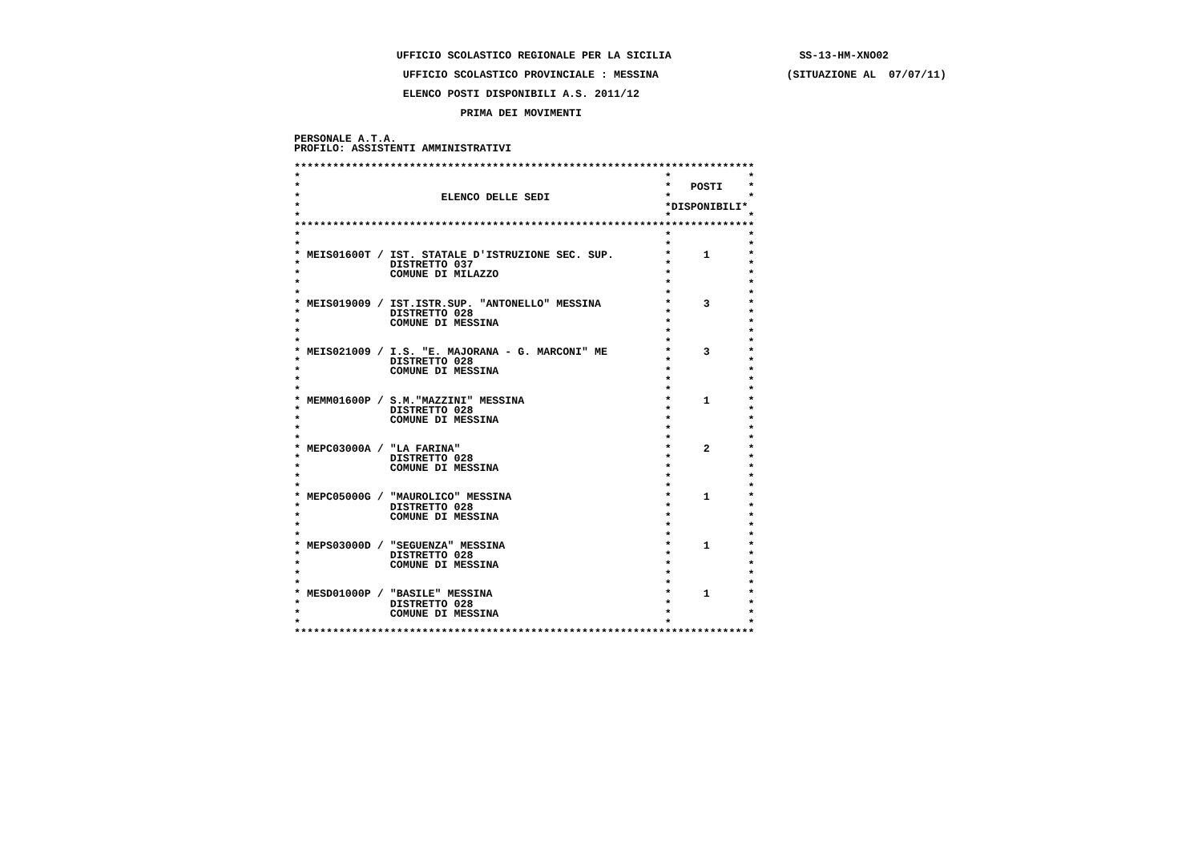UFFICIO SCOLASTICO REGIONALE PER LA SICILIA                    SS-13-HM-XNO02
                 UFFICIO SCOLASTICO PROVINCIALE : MESSINA                    (SITUAZIONE AL  07/07/11)
                 ELENCO POSTI DISPONIBILI A.S. 2011/12
                          PRIMA DEI MOVIMENTI
PERSONALE A.T.A.
PROFILO: ASSISTENTI AMMINISTRATIVI

************************************************************************
*                                                         *            *
*                                                         *   POSTI    *
*                      ELENCO DELLE SEDI                  *            *
*                                                         *DISPONIBILI*
*                                                         *            *
************************************************************************
*                                                         *            *
*                                                         *            *
* MEIS01600T / IST. STATALE D'ISTRUZIONE SEC. SUP.        *     1      *
*              DISTRETTO 037                              *            *
*              COMUNE DI MILAZZO                          *            *
*                                                         *            *
*                                                         *            *
* MEIS019009 / IST.ISTR.SUP. "ANTONELLO" MESSINA          *     3      *
*              DISTRETTO 028                              *            *
*              COMUNE DI MESSINA                          *            *
*                                                         *            *
*                                                         *            *
* MEIS021009 / I.S. "E. MAJORANA - G. MARCONI" ME         *     3      *
*              DISTRETTO 028                              *            *
*              COMUNE DI MESSINA                          *            *
*                                                         *            *
*                                                         *            *
* MEMM01600P / S.M."MAZZINI" MESSINA                      *     1      *
*              DISTRETTO 028                              *            *
*              COMUNE DI MESSINA                          *            *
*                                                         *            *
*                                                         *            *
* MEPC03000A / "LA FARINA"                                *     2      *
*              DISTRETTO 028                              *            *
*              COMUNE DI MESSINA                          *            *
*                                                         *            *
*                                                         *            *
* MEPC05000G / "MAUROLICO" MESSINA                        *     1      *
*              DISTRETTO 028                              *            *
*              COMUNE DI MESSINA                          *            *
*                                                         *            *
*                                                         *            *
* MEPS03000D / "SEGUENZA" MESSINA                         *     1      *
*              DISTRETTO 028                              *            *
*              COMUNE DI MESSINA                          *            *
*                                                         *            *
*                                                         *            *
* MESD01000P / "BASILE" MESSINA                           *     1      *
*              DISTRETTO 028                              *            *
*              COMUNE DI MESSINA                          *            *
*                                                         *            *
************************************************************************